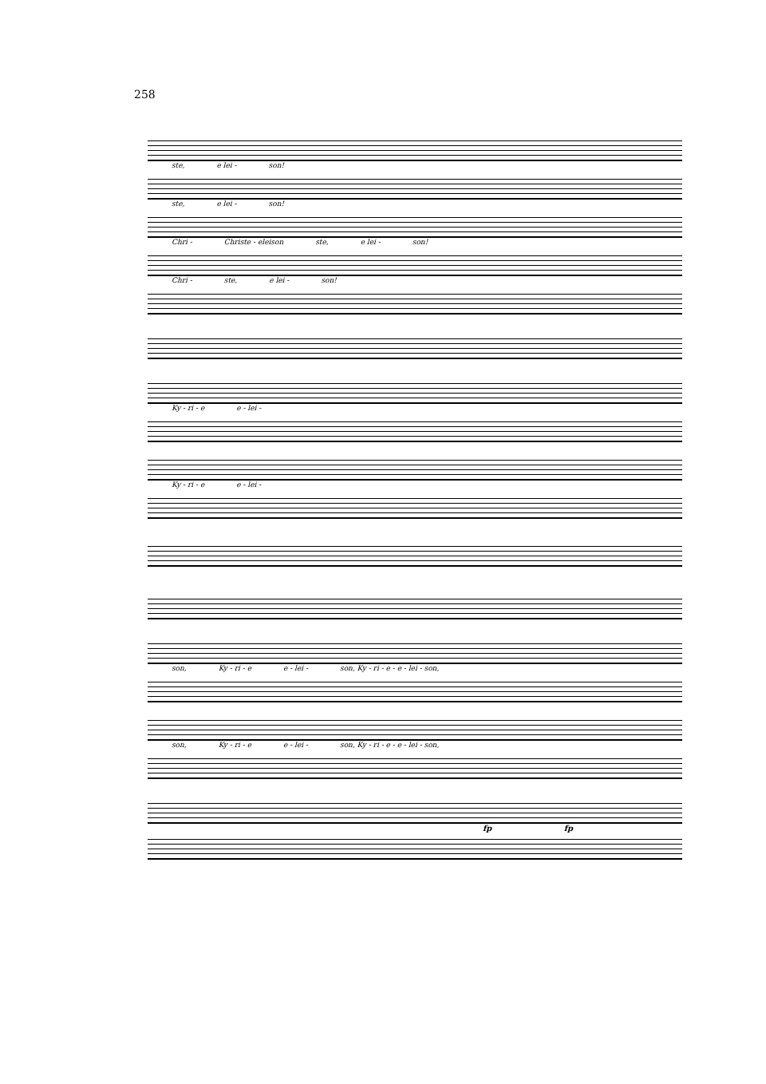258
ste, e lei - son!
ste, e lei - son!
Chri - Christe - eleison ste, e lei - son!
Chri - ste, e lei - son!
Ky - ri - e e - lei -
Ky - ri - e e - lei -
son, Ky - ri - e e - lei - son, Ky - ri - e - e - lei - son,
son, Ky - ri - e e - lei - son, Ky - ri - e - e - lei - son,
fp fp